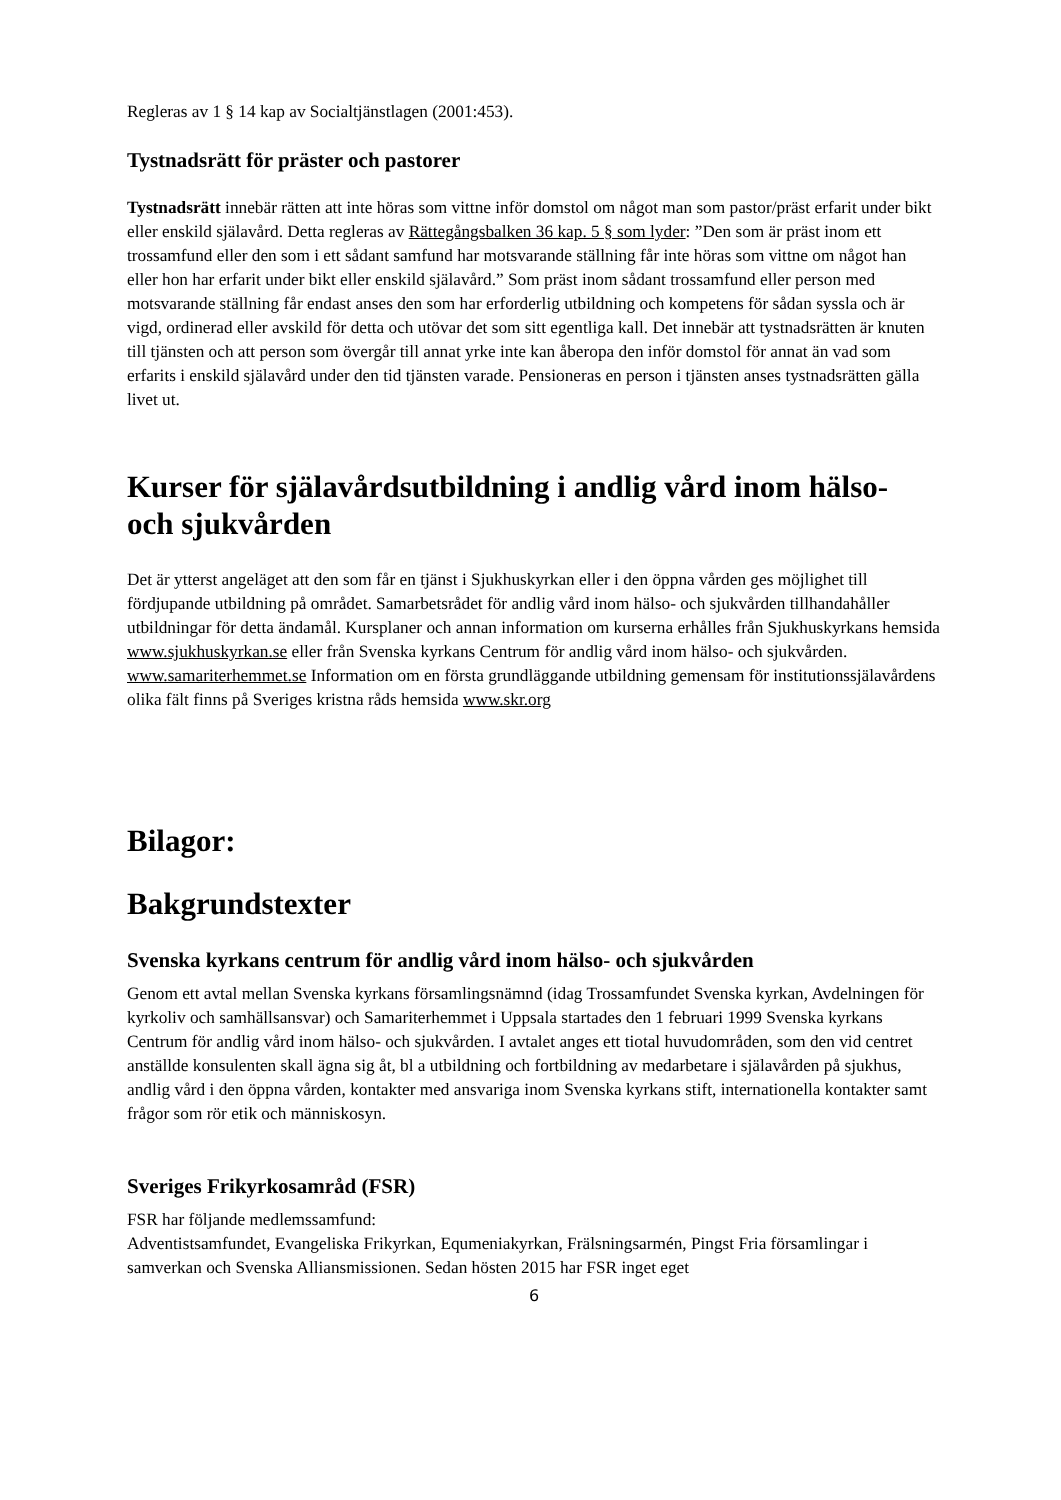Regleras av 1 § 14 kap av Socialtjänstlagen (2001:453).
Tystnadsrätt för präster och pastorer
Tystnadsrätt innebär rätten att inte höras som vittne inför domstol om något man som pastor/präst erfarit under bikt eller enskild själavård. Detta regleras av Rättegångsbalken 36 kap. 5 § som lyder: ”Den som är präst inom ett trossamfund eller den som i ett sådant samfund har motsvarande ställning får inte höras som vittne om något han eller hon har erfarit under bikt eller enskild själavård.” Som präst inom sådant trossamfund eller person med motsvarande ställning får endast anses den som har erforderlig utbildning och kompetens för sådan syssla och är vigd, ordinerad eller avskild för detta och utövar det som sitt egentliga kall. Det innebär att tystnadsrätten är knuten till tjänsten och att person som övergår till annat yrke inte kan åberopa den inför domstol för annat än vad som erfarits i enskild själavård under den tid tjänsten varade. Pensioneras en person i tjänsten anses tystnadsrätten gälla livet ut.
Kurser för själavårdsutbildning i andlig vård inom hälso- och sjukvården
Det är ytterst angeläget att den som får en tjänst i Sjukhuskyrkan eller i den öppna vården ges möjlighet till fördjupande utbildning på området. Samarbetsrådet för andlig vård inom hälso- och sjukvården tillhandahåller utbildningar för detta ändamål. Kursplaner och annan information om kurserna erhålles från Sjukhuskyrkans hemsida www.sjukhuskyrkan.se eller från Svenska kyrkans Centrum för andlig vård inom hälso- och sjukvården. www.samariterhemmet.se Information om en första grundläggande utbildning gemensam för institutionssjälavårdens olika fält finns på Sveriges kristna råds hemsida www.skr.org
Bilagor:
Bakgrundstexter
Svenska kyrkans centrum för andlig vård inom hälso- och sjukvården
Genom ett avtal mellan Svenska kyrkans församlingsnämnd (idag Trossamfundet Svenska kyrkan, Avdelningen för kyrkoliv och samhällsansvar) och Samariterhemmet i Uppsala startades den 1 februari 1999 Svenska kyrkans Centrum för andlig vård inom hälso- och sjukvården. I avtalet anges ett tiotal huvudområden, som den vid centret anställde konsulenten skall ägna sig åt, bl a utbildning och fortbildning av medarbetare i själavården på sjukhus, andlig vård i den öppna vården, kontakter med ansvariga inom Svenska kyrkans stift, internationella kontakter samt frågor som rör etik och människosyn.
Sveriges Frikyrkosamråd (FSR)
FSR har följande medlemssamfund:
Adventistsamfundet, Evangeliska Frikyrkan, Equmeniakyrkan, Frälsningsarmén, Pingst Fria församlingar i samverkan och Svenska Alliansmissionen. Sedan hösten 2015 har FSR inget eget
6